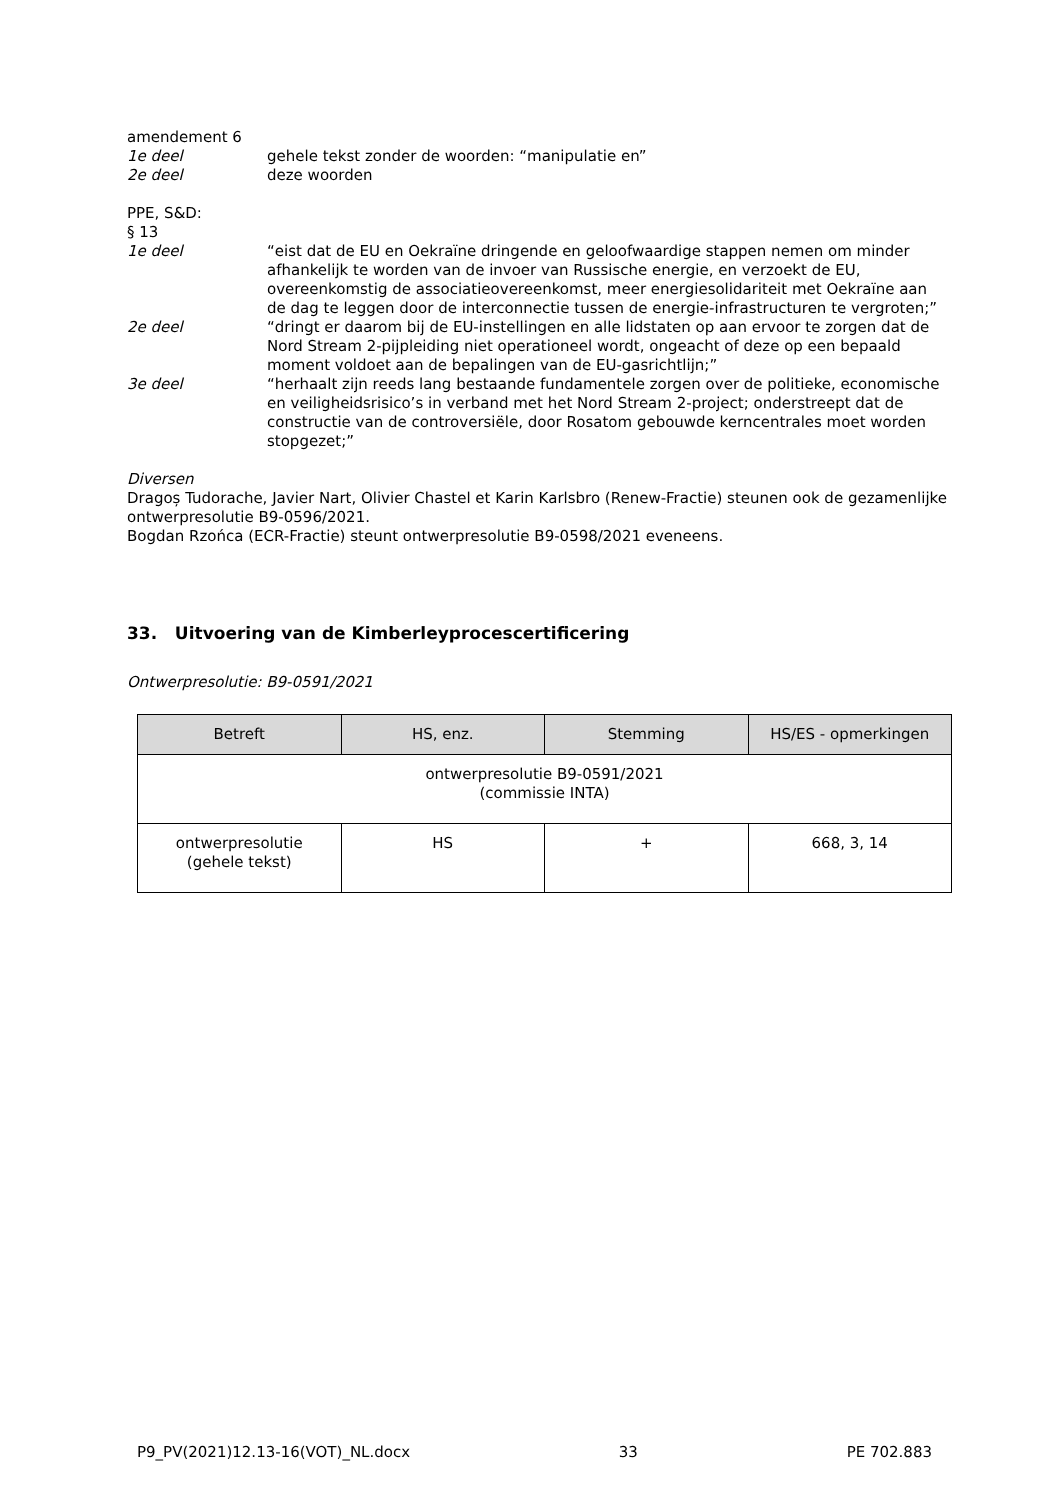amendement 6
1e deel gehele tekst zonder de woorden: “manipulatie en”
2e deel deze woorden
PPE, S&D:
§ 13
1e deel “eist dat de EU en Oekraïne dringende en geloofwaardige stappen nemen om minder afhankelijk te worden van de invoer van Russische energie, en verzoekt de EU, overeenkomstig de associatieovereenkomst, meer energiesolidariteit met Oekraïne aan de dag te leggen door de interconnectie tussen de energie-infrastructuren te vergroten;”
2e deel “dringt er daarom bij de EU-instellingen en alle lidstaten op aan ervoor te zorgen dat de Nord Stream 2-pijpleiding niet operationeel wordt, ongeacht of deze op een bepaald moment voldoet aan de bepalingen van de EU-gasrichtlijn;”
3e deel “herhaalt zijn reeds lang bestaande fundamentele zorgen over de politieke, economische en veiligheidsrisico’s in verband met het Nord Stream 2-project; onderstreept dat de constructie van de controversiële, door Rosatom gebouwde kerncentrales moet worden stopgezet;”
Diversen
Dragoș Tudorache, Javier Nart, Olivier Chastel et Karin Karlsbro (Renew-Fractie) steunen ook de gezamenlijke ontwerpresolutie B9-0596/2021.
Bogdan Rzońca (ECR-Fractie) steunt ontwerpresolutie B9-0598/2021 eveneens.
33. Uitvoering van de Kimberleyprocescertificering
Ontwerpresolutie: B9-0591/2021
| Betreft | HS, enz. | Stemming | HS/ES - opmerkingen |
| --- | --- | --- | --- |
| ontwerpresolutie B9-0591/2021 (commissie INTA) | | | |
| ontwerpresolutie (gehele tekst) | HS | + | 668, 3, 14 |
P9_PV(2021)12.13-16(VOT)_NL.docx 33 PE 702.883